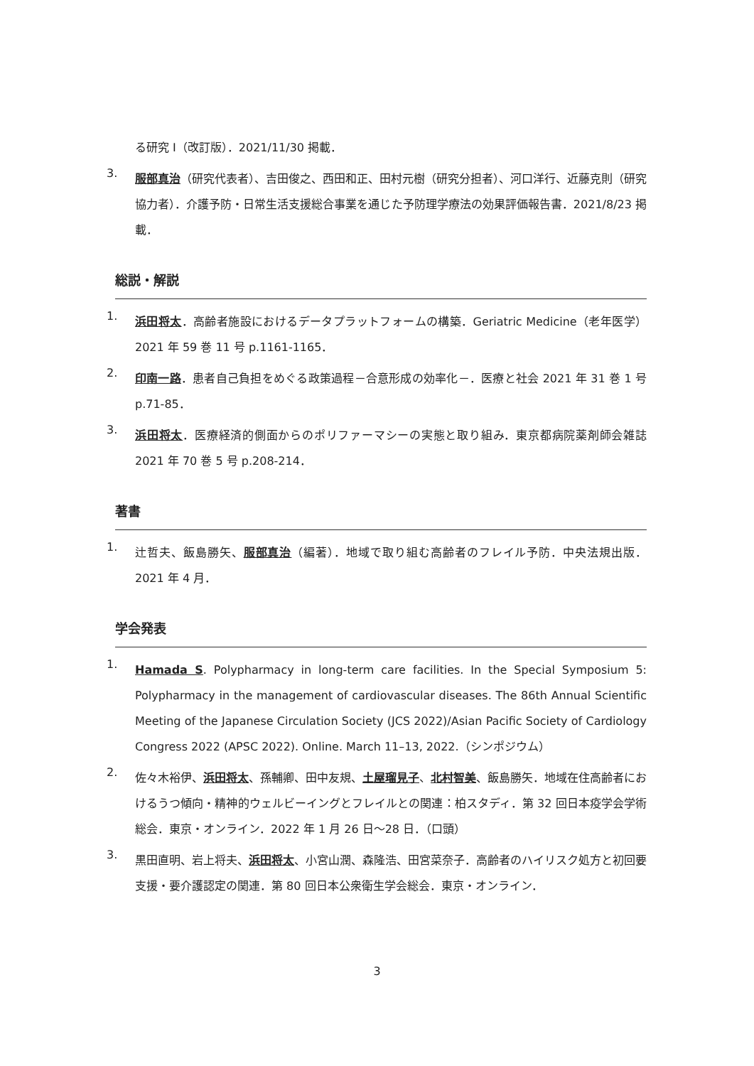る研究 I（改訂版）．2021/11/30 掲載．
3. 服部真治（研究代表者）、吉田俊之、西田和正、田村元樹（研究分担者）、河口洋行、近藤克則（研究協力者）．介護予防・日常生活支援総合事業を通じた予防理学療法の効果評価報告書．2021/8/23 掲載．
総説・解説
1. 浜田将太．高齢者施設におけるデータプラットフォームの構築．Geriatric Medicine（老年医学）2021 年 59 巻 11 号 p.1161-1165．
2. 印南一路．患者自己負担をめぐる政策過程－合意形成の効率化－．医療と社会 2021 年 31 巻 1 号 p.71-85．
3. 浜田将太．医療経済的側面からのポリファーマシーの実態と取り組み．東京都病院薬剤師会雑誌 2021 年 70 巻 5 号 p.208-214．
著書
1. 辻哲夫、飯島勝矢、服部真治（編著）．地域で取り組む高齢者のフレイル予防．中央法規出版．2021 年 4 月．
学会発表
1. Hamada S. Polypharmacy in long-term care facilities. In the Special Symposium 5: Polypharmacy in the management of cardiovascular diseases. The 86th Annual Scientific Meeting of the Japanese Circulation Society (JCS 2022)/Asian Pacific Society of Cardiology Congress 2022 (APSC 2022). Online. March 11–13, 2022.（シンポジウム）
2. 佐々木裕伊、浜田将太、孫輔卿、田中友規、土屋瑠見子、北村智美、飯島勝矢．地域在住高齢者におけるうつ傾向・精神的ウェルビーイングとフレイルとの関連：柏スタディ．第 32 回日本疫学会学術総会．東京・オンライン．2022 年 1 月 26 日～28 日．（口頭）
3. 黒田直明、岩上将夫、浜田将太、小宮山潤、森隆浩、田宮菜奈子．高齢者のハイリスク処方と初回要支援・要介護認定の関連．第 80 回日本公衆衛生学会総会．東京・オンライン．
3